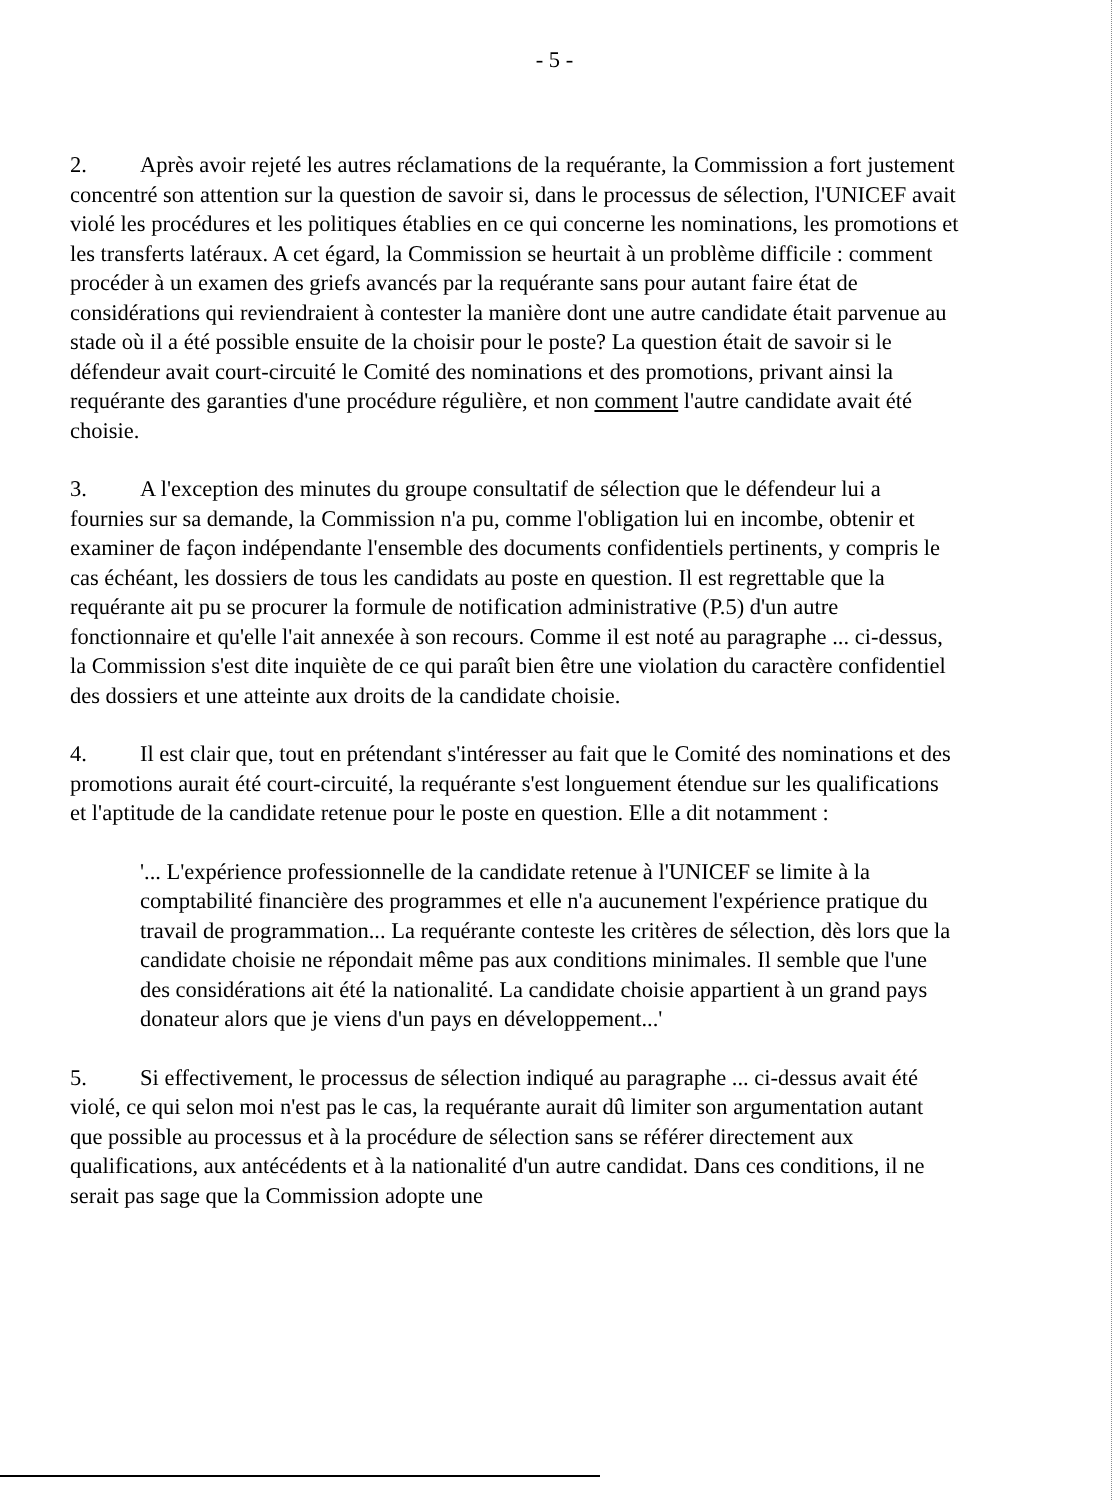- 5 -
2. Après avoir rejeté les autres réclamations de la requérante, la Commission a fort justement concentré son attention sur la question de savoir si, dans le processus de sélection, l'UNICEF avait violé les procédures et les politiques établies en ce qui concerne les nominations, les promotions et les transferts latéraux. A cet égard, la Commission se heurtait à un problème difficile : comment procéder à un examen des griefs avancés par la requérante sans pour autant faire état de considérations qui reviendraient à contester la manière dont une autre candidate était parvenue au stade où il a été possible ensuite de la choisir pour le poste? La question était de savoir si le défendeur avait court-circuité le Comité des nominations et des promotions, privant ainsi la requérante des garanties d'une procédure régulière, et non comment l'autre candidate avait été choisie.
3. A l'exception des minutes du groupe consultatif de sélection que le défendeur lui a fournies sur sa demande, la Commission n'a pu, comme l'obligation lui en incombe, obtenir et examiner de façon indépendante l'ensemble des documents confidentiels pertinents, y compris le cas échéant, les dossiers de tous les candidats au poste en question. Il est regrettable que la requérante ait pu se procurer la formule de notification administrative (P.5) d'un autre fonctionnaire et qu'elle l'ait annexée à son recours. Comme il est noté au paragraphe ... ci-dessus, la Commission s'est dite inquiète de ce qui paraît bien être une violation du caractère confidentiel des dossiers et une atteinte aux droits de la candidate choisie.
4. Il est clair que, tout en prétendant s'intéresser au fait que le Comité des nominations et des promotions aurait été court-circuité, la requérante s'est longuement étendue sur les qualifications et l'aptitude de la candidate retenue pour le poste en question. Elle a dit notamment :
'... L'expérience professionnelle de la candidate retenue à l'UNICEF se limite à la comptabilité financière des programmes et elle n'a aucunement l'expérience pratique du travail de programmation... La requérante conteste les critères de sélection, dès lors que la candidate choisie ne répondait même pas aux conditions minimales. Il semble que l'une des considérations ait été la nationalité. La candidate choisie appartient à un grand pays donateur alors que je viens d'un pays en développement...'
5. Si effectivement, le processus de sélection indiqué au paragraphe ... ci-dessus avait été violé, ce qui selon moi n'est pas le cas, la requérante aurait dû limiter son argumentation autant que possible au processus et à la procédure de sélection sans se référer directement aux qualifications, aux antécédents et à la nationalité d'un autre candidat. Dans ces conditions, il ne serait pas sage que la Commission adopte une